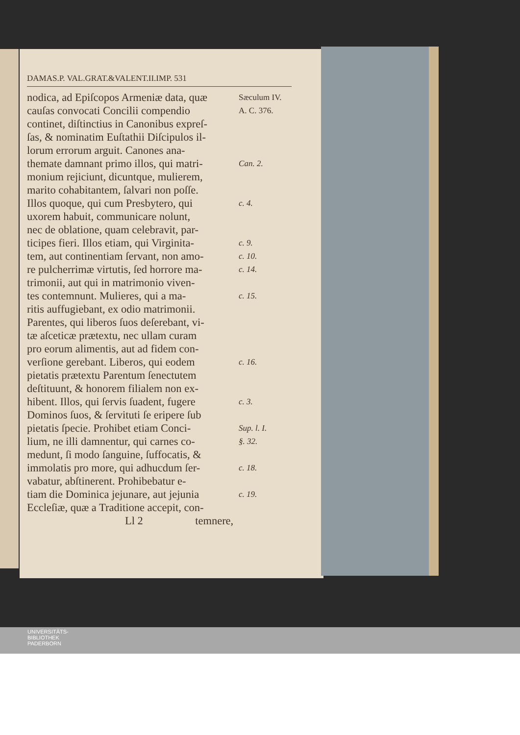DAMAS.P. VAL.GRAT.&VALENT.II.IMP. 531
nodica, ad Epiſcopos Armeniæ data, quæ
Sæculum IV.
cauſas convocati Concilii compendio
A. C. 376.
continet, diſtinctius in Canonibus expreſ-
ſas, & nominatim Euſtathii Diſcipulos il-
lorum errorum arguit. Canones ana-
themate damnant primo illos, qui matri-
Can. 2.
monium rejiciunt, dicuntque, mulierem,
marito cohabitantem, ſalvari non poſſe.
Illos quoque, qui cum Presbytero, qui
c. 4.
uxorem habuit, communicare nolunt,
nec de oblatione, quam celebravit, par-
ticipes fieri. Illos etiam, qui Virginita-
c. 9.
tem, aut continentiam ſervant, non amo-
c. 10.
re pulcherrimæ virtutis, ſed horrore ma-
c. 14.
trimonii, aut qui in matrimonio viven-
tes contemnunt. Mulieres, qui a ma-
c. 15.
ritis auffugiebant, ex odio matrimonii.
Parentes, qui liberos ſuos deſerebant, vi-
tæ aſceticæ prætextu, nec ullam curam
pro eorum alimentis, aut ad fidem con-
verſione gerebant. Liberos, qui eodem
c. 16.
pietatis prætextu Parentum ſenectutem
deſtituunt, & honorem filialem non ex-
hibent. Illos, qui ſervis ſuadent, fugere
c. 3.
Dominos ſuos, & ſervituti ſe eripere ſub
pietatis ſpecie. Prohibet etiam Conci-
Sup. l. I.
lium, ne illi damnentur, qui carnes co-
§. 32.
medunt, ſi modo ſanguine, ſuffocatis, &
immolatis pro more, qui adhucdum ſer-
c. 18.
vabatur, abſtinerent. Prohibebatur e-
tiam die Dominica jejunare, aut jejunia
c. 19.
Eccleſiæ, quæ a Traditione accepit, con-
Ll 2 temnere,
UNIVERSITÄTS-
BIBLIOTHEK
PADERBORN